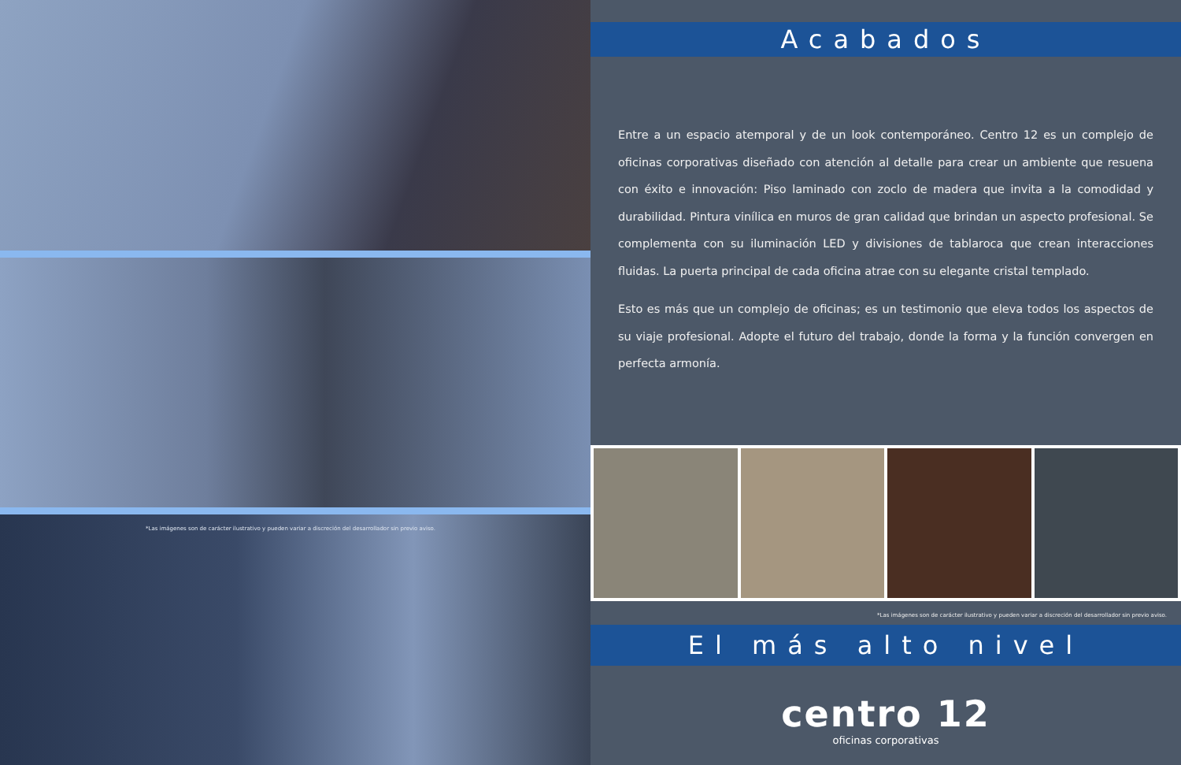*Las imágenes son de carácter ilustrativo y pueden variar a discreción del desarrollador sin previo aviso.
Acabados
Entre a un espacio atemporal y de un look contemporáneo. Centro 12 es un complejo de oficinas corporativas diseñado con atención al detalle para crear un ambiente que resuena con éxito e innovación: Piso laminado con zoclo de madera que invita a la comodidad y durabilidad. Pintura vinílica en muros de gran calidad que brindan un aspecto profesional. Se complementa con su iluminación LED y divisiones de tablaroca que crean interacciones fluidas. La puerta principal de cada oficina atrae con su elegante cristal templado.
Esto es más que un complejo de oficinas; es un testimonio que eleva todos los aspectos de su viaje profesional. Adopte el futuro del trabajo, donde la forma y la función convergen en perfecta armonía.
*Las imágenes son de carácter ilustrativo y pueden variar a discreción del desarrollador sin previo aviso.
El más alto nivel
centro 12
oficinas corporativas